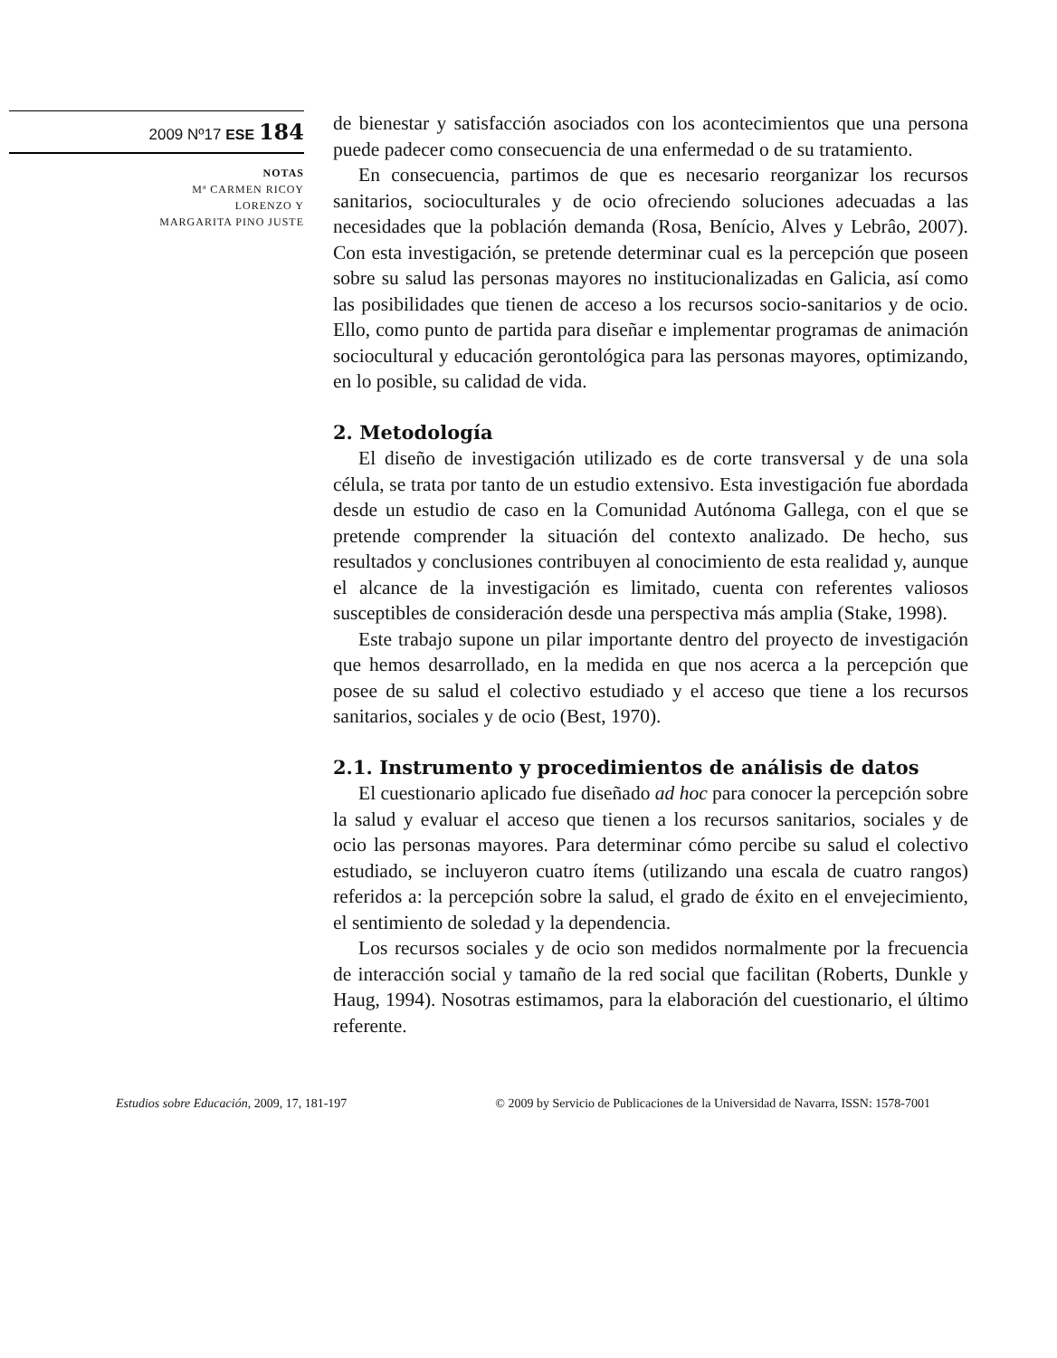2009 Nº17 ESE 184
NOTAS
Mª CARMEN RICOY
LORENZO Y
MARGARITA PINO JUSTE
de bienestar y satisfacción asociados con los acontecimientos que una persona puede padecer como consecuencia de una enfermedad o de su tratamiento.
En consecuencia, partimos de que es necesario reorganizar los recursos sanitarios, socioculturales y de ocio ofreciendo soluciones adecuadas a las necesidades que la población demanda (Rosa, Benício, Alves y Lebrâo, 2007). Con esta investigación, se pretende determinar cual es la percepción que poseen sobre su salud las personas mayores no institucionalizadas en Galicia, así como las posibilidades que tienen de acceso a los recursos socio-sanitarios y de ocio. Ello, como punto de partida para diseñar e implementar programas de animación sociocultural y educación gerontológica para las personas mayores, optimizando, en lo posible, su calidad de vida.
2. Metodología
El diseño de investigación utilizado es de corte transversal y de una sola célula, se trata por tanto de un estudio extensivo. Esta investigación fue abordada desde un estudio de caso en la Comunidad Autónoma Gallega, con el que se pretende comprender la situación del contexto analizado. De hecho, sus resultados y conclusiones contribuyen al conocimiento de esta realidad y, aunque el alcance de la investigación es limitado, cuenta con referentes valiosos susceptibles de consideración desde una perspectiva más amplia (Stake, 1998).
Este trabajo supone un pilar importante dentro del proyecto de investigación que hemos desarrollado, en la medida en que nos acerca a la percepción que posee de su salud el colectivo estudiado y el acceso que tiene a los recursos sanitarios, sociales y de ocio (Best, 1970).
2.1. Instrumento y procedimientos de análisis de datos
El cuestionario aplicado fue diseñado ad hoc para conocer la percepción sobre la salud y evaluar el acceso que tienen a los recursos sanitarios, sociales y de ocio las personas mayores. Para determinar cómo percibe su salud el colectivo estudiado, se incluyeron cuatro ítems (utilizando una escala de cuatro rangos) referidos a: la percepción sobre la salud, el grado de éxito en el envejecimiento, el sentimiento de soledad y la dependencia.
Los recursos sociales y de ocio son medidos normalmente por la frecuencia de interacción social y tamaño de la red social que facilitan (Roberts, Dunkle y Haug, 1994). Nosotras estimamos, para la elaboración del cuestionario, el último referente.
Estudios sobre Educación, 2009, 17, 181-197 © 2009 by Servicio de Publicaciones de la Universidad de Navarra, ISSN: 1578-7001